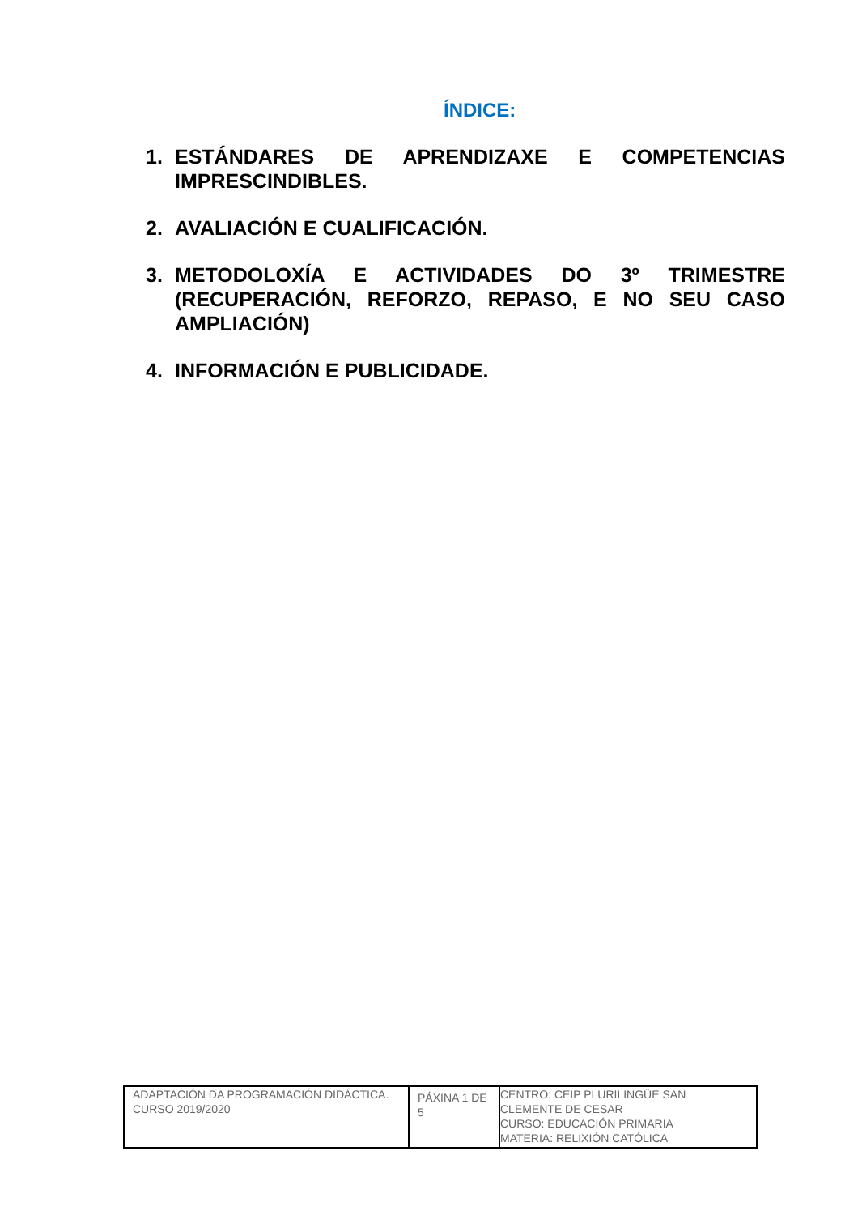ÍNDICE:
1. ESTÁNDARES DE APRENDIZAXE E COMPETENCIAS IMPRESCINDIBLES.
2. AVALIACIÓN E CUALIFICACIÓN.
3. METODOLOXÍA E ACTIVIDADES DO 3º TRIMESTRE (RECUPERACIÓN, REFORZO, REPASO, E NO SEU CASO AMPLIACIÓN)
4. INFORMACIÓN E PUBLICIDADE.
| ADAPTACIÓN DA PROGRAMACIÓN DIDÁCTICA. CURSO 2019/2020 | PÁXINA 1 DE 5 | CENTRO: CEIP PLURILINGÜE SAN CLEMENTE DE CESAR CURSO: EDUCACIÓN PRIMARIA MATERIA: RELIXIÓN CATÓLICA |